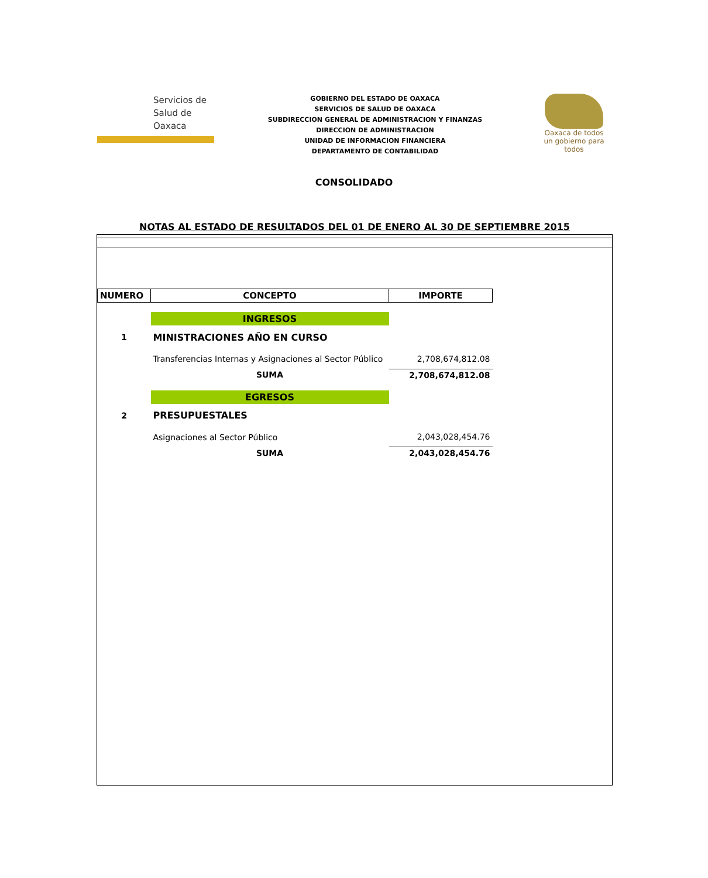Servicios de
Salud de
Oaxaca
GOBIERNO DEL ESTADO DE OAXACA
SERVICIOS DE SALUD DE OAXACA
SUBDIRECCION GENERAL DE ADMINISTRACION Y FINANZAS
DIRECCION DE ADMINISTRACION
UNIDAD DE INFORMACION FINANCIERA
DEPARTAMENTO DE CONTABILIDAD
Oaxaca de todos
un gobierno para todos
CONSOLIDADO
NOTAS AL ESTADO DE RESULTADOS DEL 01 DE ENERO AL 30 DE SEPTIEMBRE 2015
| NUMERO | CONCEPTO | IMPORTE |
| --- | --- | --- |
| | INGRESOS | |
| 1 | MINISTRACIONES AÑO EN CURSO | |
| | Transferencias Internas y Asignaciones al Sector Público | 2,708,674,812.08 |
| | SUMA | 2,708,674,812.08 |
| | EGRESOS | |
| 2 | PRESUPUESTALES | |
| | Asignaciones al Sector Público | 2,043,028,454.76 |
| | SUMA | 2,043,028,454.76 |